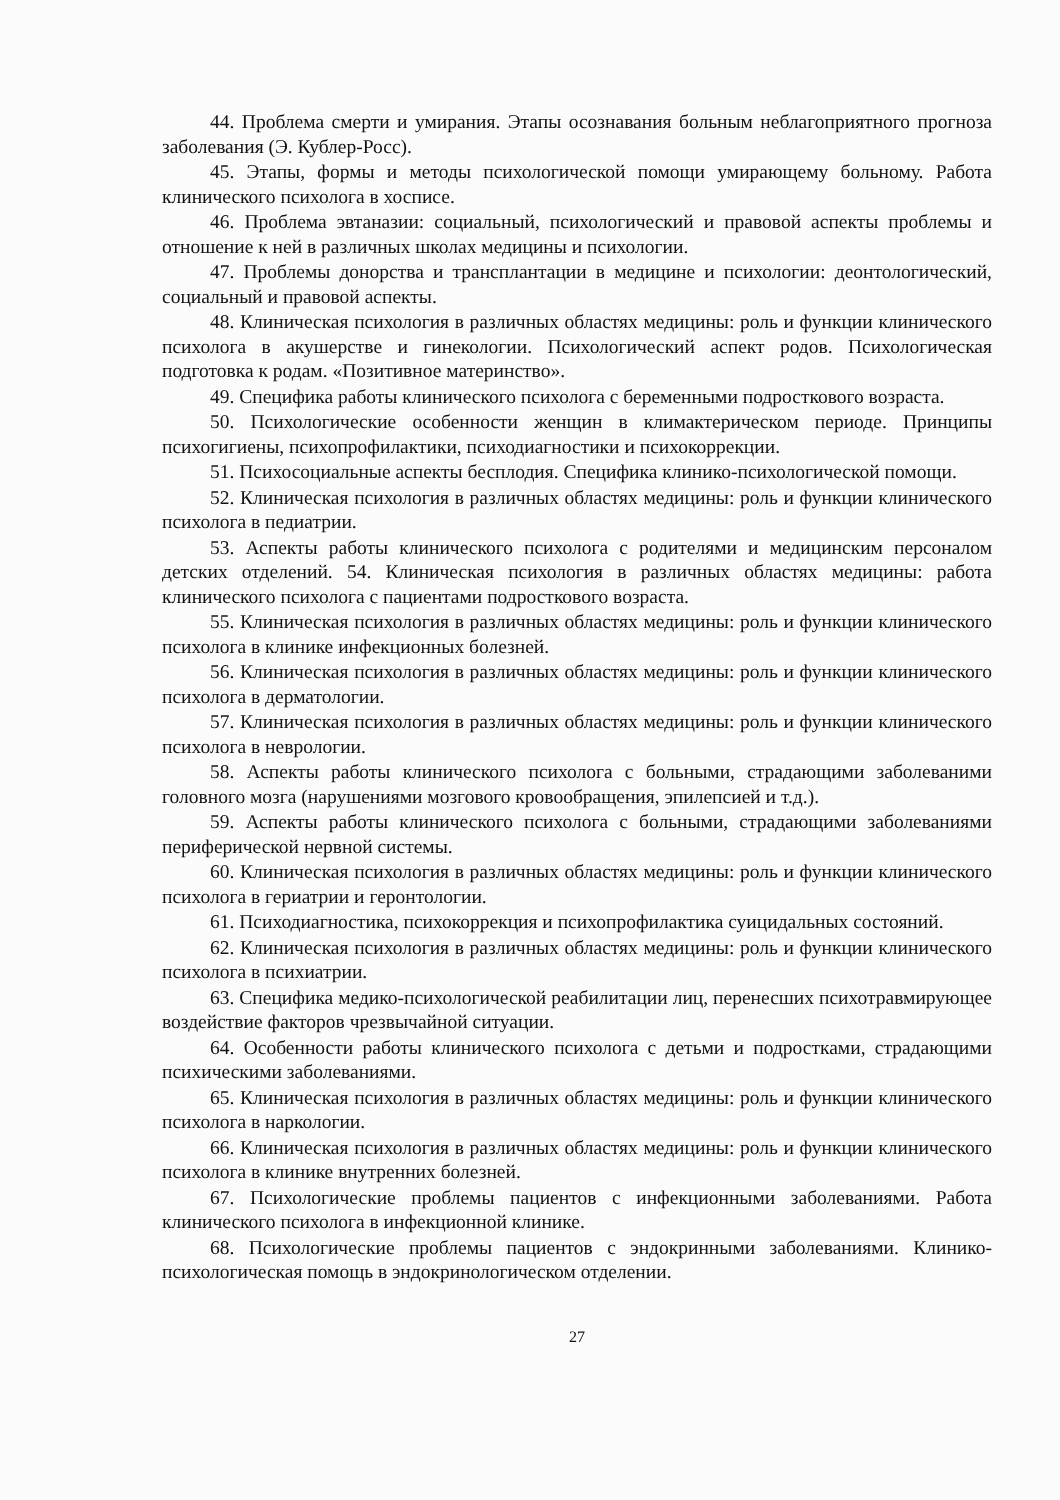44. Проблема смерти и умирания. Этапы осознавания больным неблагоприятного прогноза заболевания (Э. Кублер-Росс).
45. Этапы, формы и методы психологической помощи умирающему больному. Работа клинического психолога в хосписе.
46. Проблема эвтаназии: социальный, психологический и правовой аспекты проблемы и отношение к ней в различных школах медицины и психологии.
47. Проблемы донорства и трансплантации в медицине и психологии: деонтологический, социальный и правовой аспекты.
48. Клиническая психология в различных областях медицины: роль и функции клинического психолога в акушерстве и гинекологии. Психологический аспект родов. Психологическая подготовка к родам. «Позитивное материнство».
49. Специфика работы клинического психолога с беременными подросткового возраста.
50. Психологические особенности женщин в климактерическом периоде. Принципы психогигиены, психопрофилактики, психодиагностики и психокоррекции.
51. Психосоциальные аспекты бесплодия. Специфика клинико-психологической помощи.
52. Клиническая психология в различных областях медицины: роль и функции клинического психолога в педиатрии.
53. Аспекты работы клинического психолога с родителями и медицинским персоналом детских отделений. 54. Клиническая психология в различных областях медицины: работа клинического психолога с пациентами подросткового возраста.
55. Клиническая психология в различных областях медицины: роль и функции клинического психолога в клинике инфекционных болезней.
56. Клиническая психология в различных областях медицины: роль и функции клинического психолога в дерматологии.
57. Клиническая психология в различных областях медицины: роль и функции клинического психолога в неврологии.
58. Аспекты работы клинического психолога с больными, страдающими заболеваними головного мозга (нарушениями мозгового кровообращения, эпилепсией и т.д.).
59. Аспекты работы клинического психолога с больными, страдающими заболеваниями периферической нервной системы.
60. Клиническая психология в различных областях медицины: роль и функции клинического психолога в гериатрии и геронтологии.
61. Психодиагностика, психокоррекция и психопрофилактика суицидальных состояний.
62. Клиническая психология в различных областях медицины: роль и функции клинического психолога в психиатрии.
63. Специфика медико-психологической реабилитации лиц, перенесших психотравмирующее воздействие факторов чрезвычайной ситуации.
64. Особенности работы клинического психолога с детьми и подростками, страдающими психическими заболеваниями.
65. Клиническая психология в различных областях медицины: роль и функции клинического психолога в наркологии.
66. Клиническая психология в различных областях медицины: роль и функции клинического психолога в клинике внутренних болезней.
67. Психологические проблемы пациентов с инфекционными заболеваниями. Работа клинического психолога в инфекционной клинике.
68. Психологические проблемы пациентов с эндокринными заболеваниями. Клинико-психологическая помощь в эндокринологическом отделении.
27